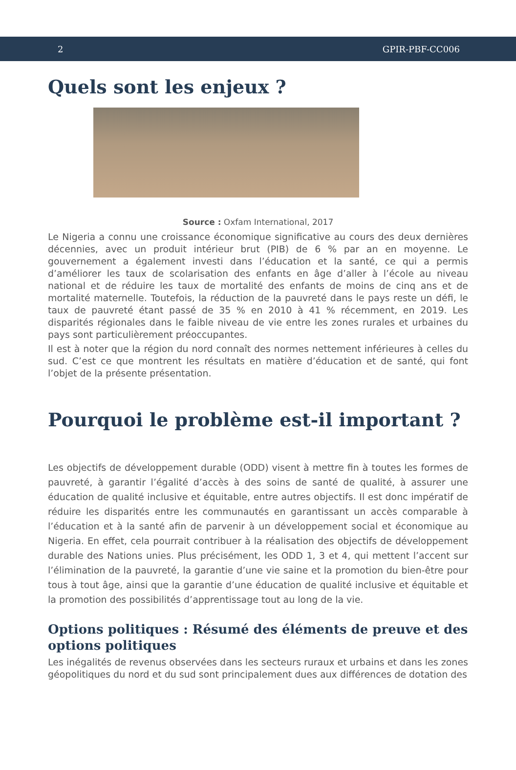2 GPIR-PBF-CC006
Quels sont les enjeux ?
Source : Oxfam International, 2017
Le Nigeria a connu une croissance économique significative au cours des deux dernières décennies, avec un produit intérieur brut (PIB) de 6 % par an en moyenne. Le gouvernement a également investi dans l’éducation et la santé, ce qui a permis d’améliorer les taux de scolarisation des enfants en âge d’aller à l’école au niveau national et de réduire les taux de mortalité des enfants de moins de cinq ans et de mortalité maternelle. Toutefois, la réduction de la pauvreté dans le pays reste un défi, le taux de pauvreté étant passé de 35 % en 2010 à 41 % récemment, en 2019. Les disparités régionales dans le faible niveau de vie entre les zones rurales et urbaines du pays sont particulièrement préoccupantes.
Il est à noter que la région du nord connaît des normes nettement inférieures à celles du sud. C’est ce que montrent les résultats en matière d’éducation et de santé, qui font l’objet de la présente présentation.
Pourquoi le problème est-il important ?
Les objectifs de développement durable (ODD) visent à mettre fin à toutes les formes de pauvreté, à garantir l’égalité d’accès à des soins de santé de qualité, à assurer une éducation de qualité inclusive et équitable, entre autres objectifs. Il est donc impératif de réduire les disparités entre les communautés en garantissant un accès comparable à l’éducation et à la santé afin de parvenir à un développement social et économique au Nigeria. En effet, cela pourrait contribuer à la réalisation des objectifs de développement durable des Nations unies. Plus précisément, les ODD 1, 3 et 4, qui mettent l’accent sur l’élimination de la pauvreté, la garantie d’une vie saine et la promotion du bien-être pour tous à tout âge, ainsi que la garantie d’une éducation de qualité inclusive et équitable et la promotion des possibilités d’apprentissage tout au long de la vie.
Options politiques : Résumé des éléments de preuve et des options politiques
Les inégalités de revenus observées dans les secteurs ruraux et urbains et dans les zones géopolitiques du nord et du sud sont principalement dues aux différences de dotation des